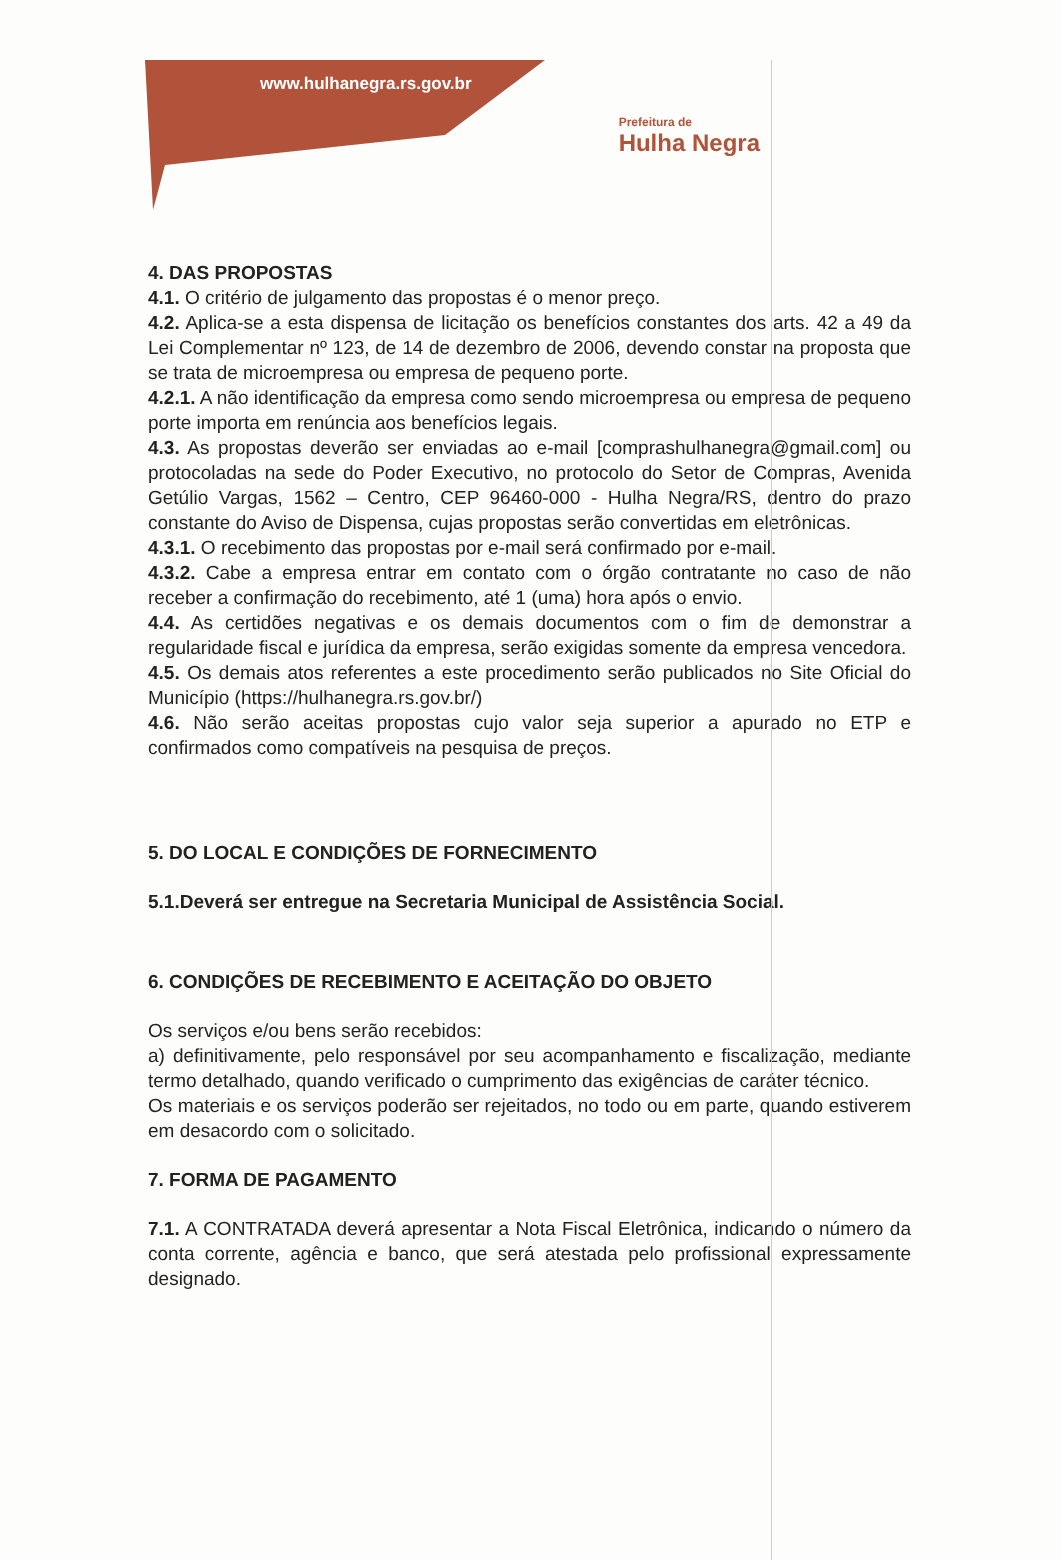www.hulhanegra.rs.gov.br
Prefeitura de
Hulha Negra
4. DAS PROPOSTAS
4.1. O critério de julgamento das propostas é o menor preço.
4.2. Aplica-se a esta dispensa de licitação os benefícios constantes dos arts. 42 a 49 da Lei Complementar nº 123, de 14 de dezembro de 2006, devendo constar na proposta que se trata de microempresa ou empresa de pequeno porte.
4.2.1. A não identificação da empresa como sendo microempresa ou empresa de pequeno porte importa em renúncia aos benefícios legais.
4.3. As propostas deverão ser enviadas ao e-mail [comprashulhanegra@gmail.com] ou protocoladas na sede do Poder Executivo, no protocolo do Setor de Compras, Avenida Getúlio Vargas, 1562 – Centro, CEP 96460-000 - Hulha Negra/RS, dentro do prazo constante do Aviso de Dispensa, cujas propostas serão convertidas em eletrônicas.
4.3.1. O recebimento das propostas por e-mail será confirmado por e-mail.
4.3.2. Cabe a empresa entrar em contato com o órgão contratante no caso de não receber a confirmação do recebimento, até 1 (uma) hora após o envio.
4.4. As certidões negativas e os demais documentos com o fim de demonstrar a regularidade fiscal e jurídica da empresa, serão exigidas somente da empresa vencedora.
4.5. Os demais atos referentes a este procedimento serão publicados no Site Oficial do Município (https://hulhanegra.rs.gov.br/)
4.6. Não serão aceitas propostas cujo valor seja superior a apurado no ETP e confirmados como compatíveis na pesquisa de preços.
5. DO LOCAL E CONDIÇÕES DE FORNECIMENTO
5.1.Deverá ser entregue na Secretaria Municipal de Assistência Social.
6. CONDIÇÕES DE RECEBIMENTO E ACEITAÇÃO DO OBJETO
Os serviços e/ou bens serão recebidos:
a) definitivamente, pelo responsável por seu acompanhamento e fiscalização, mediante termo detalhado, quando verificado o cumprimento das exigências de caráter técnico.
Os materiais e os serviços poderão ser rejeitados, no todo ou em parte, quando estiverem em desacordo com o solicitado.
7. FORMA DE PAGAMENTO
7.1. A CONTRATADA deverá apresentar a Nota Fiscal Eletrônica, indicando o número da conta corrente, agência e banco, que será atestada pelo profissional expressamente designado.